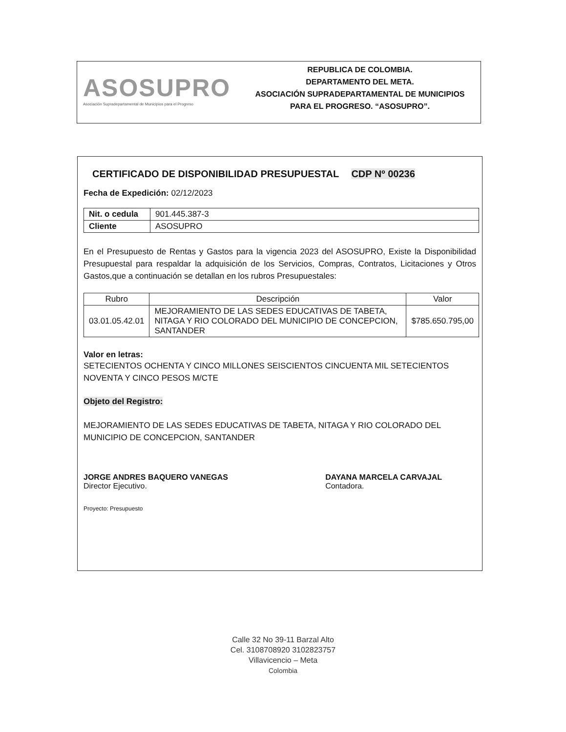ASOSUPRO
Asociación Supradepartamental de Municipios para el Progreso
REPUBLICA DE COLOMBIA.
DEPARTAMENTO DEL META.
ASOCIACIÓN SUPRADEPARTAMENTAL DE MUNICIPIOS
PARA EL PROGRESO. “ASOSUPRO”.
CERTIFICADO DE DISPONIBILIDAD PRESUPUESTAL CDP Nº 00236
Fecha de Expedición: 02/12/2023
| Nit. o cedula | 901.445.387-3 |
| Cliente | ASOSUPRO |
En el Presupuesto de Rentas y Gastos para la vigencia 2023 del ASOSUPRO, Existe la Disponibilidad Presupuestal para respaldar la adquisición de los Servicios, Compras, Contratos, Licitaciones y Otros Gastos,que a continuación se detallan en los rubros Presupuestales:
| Rubro | Descripción | Valor |
| --- | --- | --- |
| 03.01.05.42.01 | MEJORAMIENTO DE LAS SEDES EDUCATIVAS DE TABETA, NITAGA Y RIO COLORADO DEL MUNICIPIO DE CONCEPCION, SANTANDER | $785.650.795,00 |
Valor en letras:
SETECIENTOS OCHENTA Y CINCO MILLONES SEISCIENTOS CINCUENTA MIL SETECIENTOS NOVENTA Y CINCO PESOS M/CTE
Objeto del Registro:
MEJORAMIENTO DE LAS SEDES EDUCATIVAS DE TABETA, NITAGA Y RIO COLORADO DEL MUNICIPIO DE CONCEPCION, SANTANDER
JORGE ANDRES BAQUERO VANEGAS
Director Ejecutivo.
DAYANA MARCELA CARVAJAL
Contadora.
Proyecto: Presupuesto
Calle 32 No 39-11 Barzal Alto
Cel. 3108708920 3102823757
Villavicencio – Meta
Colombia